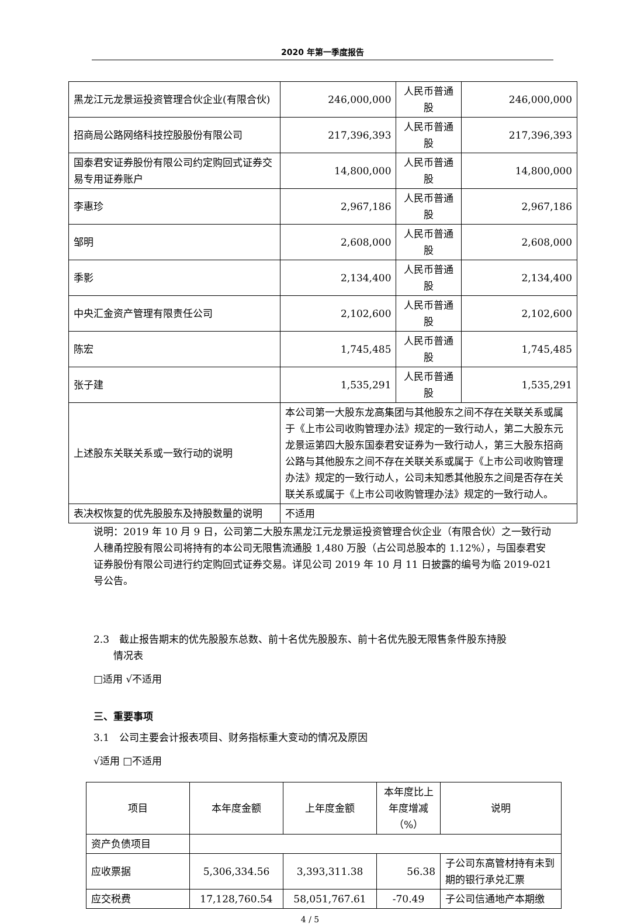2020 年第一季度报告
| 黑龙江元龙景运投资管理合伙企业(有限合伙) | 246,000,000 | 人民币普通股 | 246,000,000 |
| 招商局公路网络科技控股股份有限公司 | 217,396,393 | 人民币普通股 | 217,396,393 |
| 国泰君安证券股份有限公司约定购回式证券交易专用证券账户 | 14,800,000 | 人民币普通股 | 14,800,000 |
| 李惠珍 | 2,967,186 | 人民币普通股 | 2,967,186 |
| 邹明 | 2,608,000 | 人民币普通股 | 2,608,000 |
| 季影 | 2,134,400 | 人民币普通股 | 2,134,400 |
| 中央汇金资产管理有限责任公司 | 2,102,600 | 人民币普通股 | 2,102,600 |
| 陈宏 | 1,745,485 | 人民币普通股 | 1,745,485 |
| 张子建 | 1,535,291 | 人民币普通股 | 1,535,291 |
| 上述股东关联关系或一致行动的说明 | 本公司第一大股东龙高集团与其他股东之间不存在关联关系或属于《上市公司收购管理办法》规定的一致行动人，第二大股东元龙景运第四大股东国泰君安证券为一致行动人，第三大股东招商公路与其他股东之间不存在关联关系或属于《上市公司收购管理办法》规定的一致行动人，公司未知悉其他股东之间是否存在关联关系或属于《上市公司收购管理办法》规定的一致行动人。 | | |
| 表决权恢复的优先股股东及持股数量的说明 | 不适用 | | |
说明：2019 年 10 月 9 日，公司第二大股东黑龙江元龙景运投资管理合伙企业（有限合伙）之一致行动人穗甬控股有限公司将持有的本公司无限售流通股 1,480 万股（占公司总股本的 1.12%），与国泰君安证券股份有限公司进行约定购回式证券交易。详见公司 2019 年 10 月 11 日披露的编号为临 2019-021 号公告。
2.3　截止报告期末的优先股股东总数、前十名优先股股东、前十名优先股无限售条件股东持股
　　情况表
□适用 √不适用
三、重要事项
3.1　公司主要会计报表项目、财务指标重大变动的情况及原因
√适用 □不适用
| 项目 | 本年度金额 | 上年度金额 | 本年度比上年度增减（%） | 说明 |
| --- | --- | --- | --- | --- |
| 资产负债项目 | | | | |
| 应收票据 | 5,306,334.56 | 3,393,311.38 | 56.38 | 子公司东高管材持有未到期的银行承兑汇票 |
| 应交税费 | 17,128,760.54 | 58,051,767.61 | -70.49 | 子公司信通地产本期缴 |
4 / 5